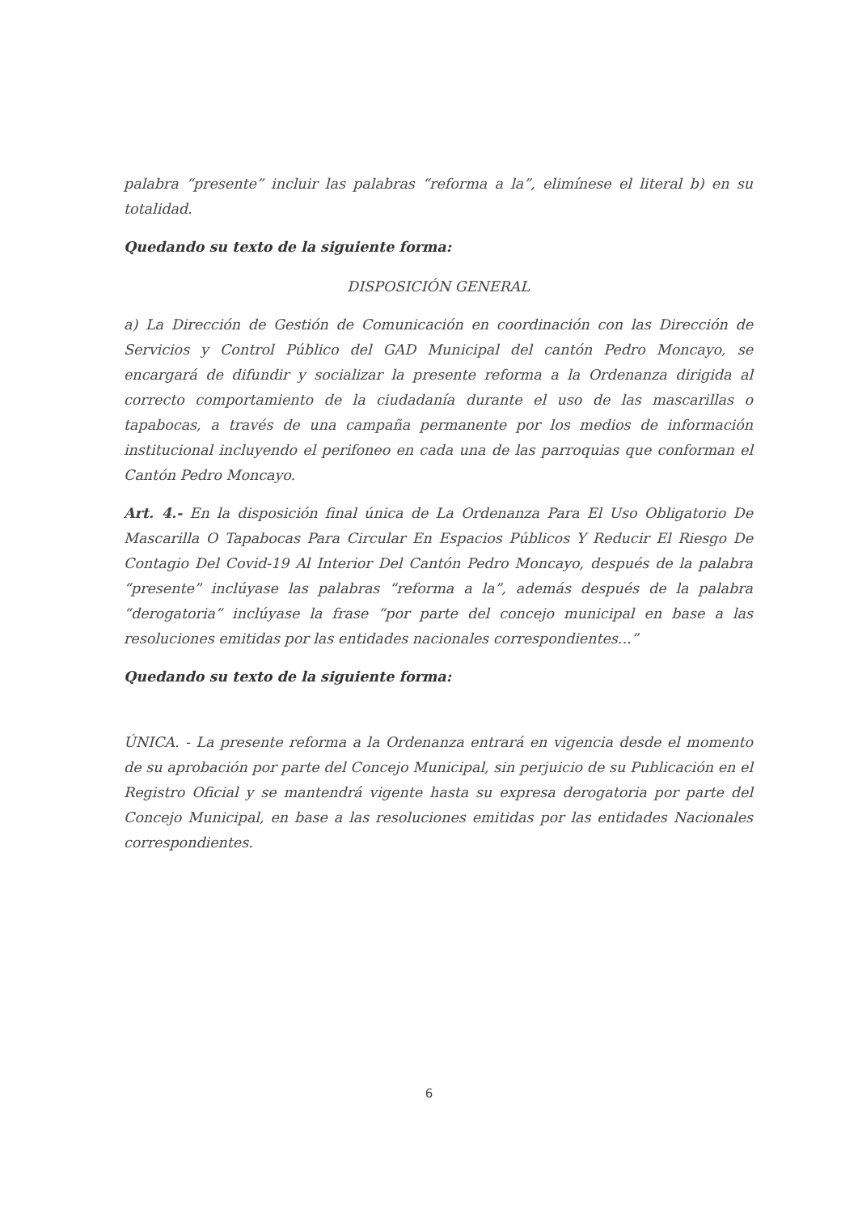palabra “presente” incluir las palabras “reforma a la”, elimínese el literal b) en su totalidad.
Quedando su texto de la siguiente forma:
DISPOSICIÓN GENERAL
a) La Dirección de Gestión de Comunicación en coordinación con las Dirección de Servicios y Control Público del GAD Municipal del cantón Pedro Moncayo, se encargará de difundir y socializar la presente reforma a la Ordenanza dirigida al correcto comportamiento de la ciudadanía durante el uso de las mascarillas o tapabocas, a través de una campaña permanente por los medios de información institucional incluyendo el perifoneo en cada una de las parroquias que conforman el Cantón Pedro Moncayo.
Art. 4.- En la disposición final única de La Ordenanza Para El Uso Obligatorio De Mascarilla O Tapabocas Para Circular En Espacios Públicos Y Reducir El Riesgo De Contagio Del Covid-19 Al Interior Del Cantón Pedro Moncayo, después de la palabra “presente” inclúyase las palabras “reforma a la”, además después de la palabra “derogatoria” inclúyase la frase “por parte del concejo municipal en base a las resoluciones emitidas por las entidades nacionales correspondientes...”
Quedando su texto de la siguiente forma:
ÚNICA. - La presente reforma a la Ordenanza entrará en vigencia desde el momento de su aprobación por parte del Concejo Municipal, sin perjuicio de su Publicación en el Registro Oficial y se mantendrá vigente hasta su expresa derogatoria por parte del Concejo Municipal, en base a las resoluciones emitidas por las entidades Nacionales correspondientes.
6